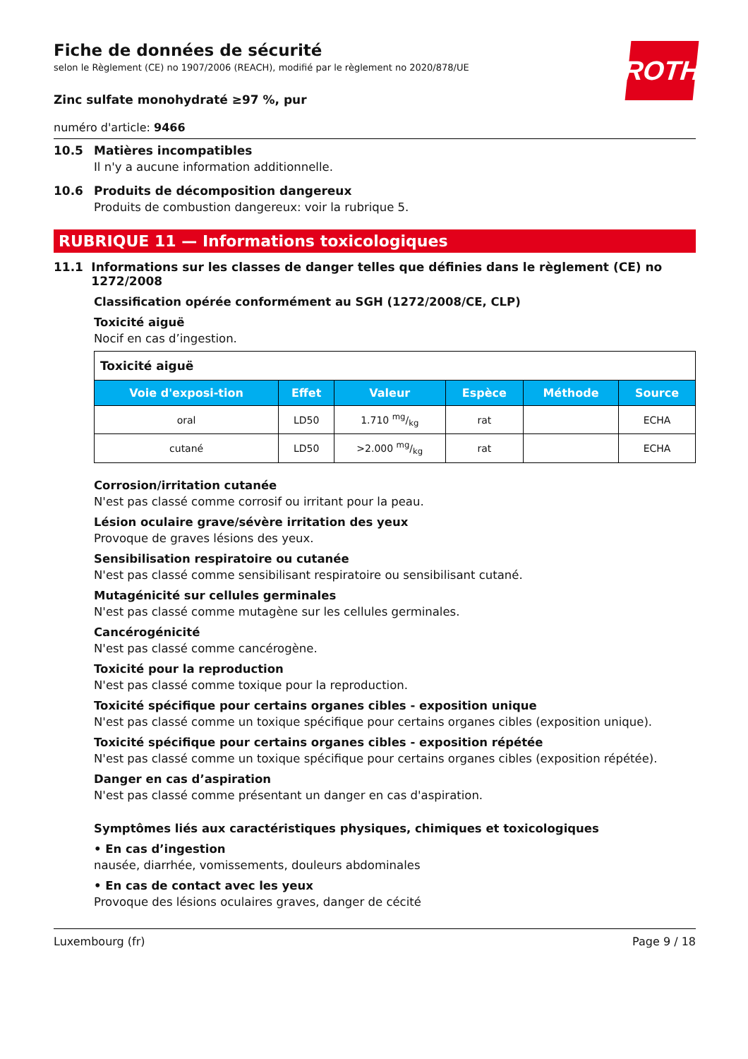ROTH
Fiche de données de sécurité
selon le Règlement (CE) no 1907/2006 (REACH), modifié par le règlement no 2020/878/UE
Zinc sulfate monohydraté ≥97 %, pur
numéro d'article: 9466
10.5 Matières incompatibles
Il n'y a aucune information additionnelle.
10.6 Produits de décomposition dangereux
Produits de combustion dangereux: voir la rubrique 5.
RUBRIQUE 11 — Informations toxicologiques
11.1 Informations sur les classes de danger telles que définies dans le règlement (CE) no 1272/2008
Classification opérée conformément au SGH (1272/2008/CE, CLP)
Toxicité aiguë
Nocif en cas d’ingestion.
| Toxicité aiguë | | | | | |
| Voie d'exposi-tion | Effet | Valeur | Espèce | Méthode | Source |
| oral | LD50 | 1.710 mg/kg | rat | | ECHA |
| cutané | LD50 | >2.000 mg/kg | rat | | ECHA |
Corrosion/irritation cutanée
N'est pas classé comme corrosif ou irritant pour la peau.
Lésion oculaire grave/sévère irritation des yeux
Provoque de graves lésions des yeux.
Sensibilisation respiratoire ou cutanée
N'est pas classé comme sensibilisant respiratoire ou sensibilisant cutané.
Mutagénicité sur cellules germinales
N'est pas classé comme mutagène sur les cellules germinales.
Cancérogénicité
N'est pas classé comme cancérogène.
Toxicité pour la reproduction
N'est pas classé comme toxique pour la reproduction.
Toxicité spécifique pour certains organes cibles - exposition unique
N'est pas classé comme un toxique spécifique pour certains organes cibles (exposition unique).
Toxicité spécifique pour certains organes cibles - exposition répétée
N'est pas classé comme un toxique spécifique pour certains organes cibles (exposition répétée).
Danger en cas d’aspiration
N'est pas classé comme présentant un danger en cas d'aspiration.
Symptômes liés aux caractéristiques physiques, chimiques et toxicologiques
• En cas d’ingestion
nausée, diarrhée, vomissements, douleurs abdominales
• En cas de contact avec les yeux
Provoque des lésions oculaires graves, danger de cécité
Luxembourg (fr) Page 9 / 18